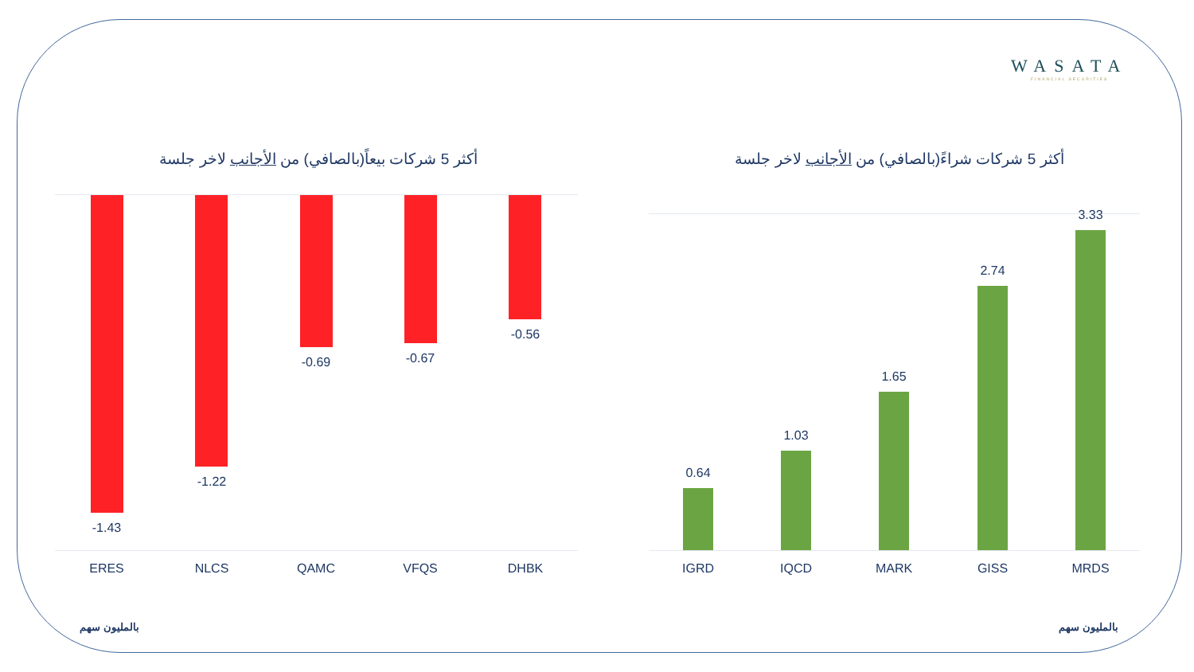WASATA
FINANCIAL SECURITIES
أكثر 5 شركات بيعاً(بالصافي) من الأجانب لاخر جلسة
أكثر 5 شركات شراءً(بالصافي) من الأجانب لاخر جلسة
-1.43
-1.22
-0.69 -0.67
-0.56
ERES NLCS QAMC VFQS DHBK
0.64
1.03
1.65
2.74
3.33
IGRD IQCD MARK GISS MRDS
بالمليون سهم بالمليون سهم